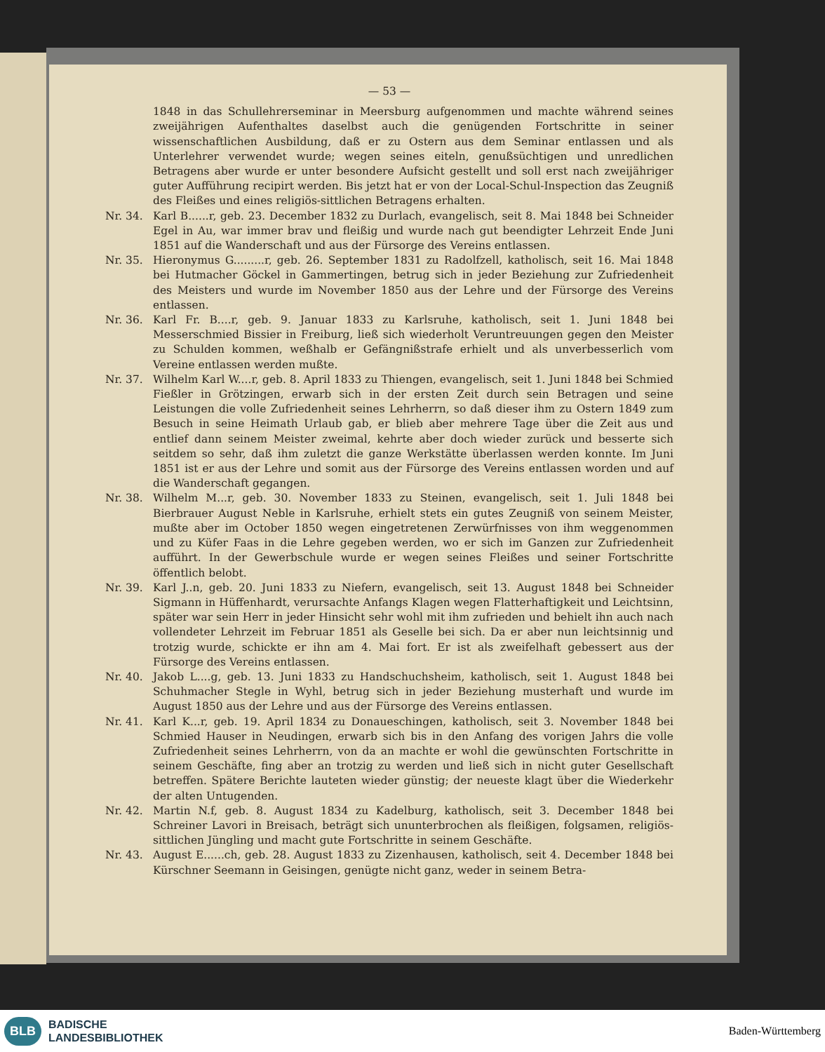— 53 —
1848 in das Schullehrerseminar in Meersburg aufgenommen und machte während seines zweijährigen Aufenthaltes daselbst auch die genügenden Fortschritte in seiner wissenschaftlichen Ausbildung, daß er zu Ostern aus dem Seminar entlassen und als Unterlehrer verwendet wurde; wegen seines eiteln, genußsüchtigen und unredlichen Betragens aber wurde er unter besondere Aufsicht gestellt und soll erst nach zweijähriger guter Aufführung recipirt werden. Bis jetzt hat er von der Local-Schul-Inspection das Zeugniß des Fleißes und eines religiös-sittlichen Betragens erhalten.
Nr. 34. Karl B......r, geb. 23. December 1832 zu Durlach, evangelisch, seit 8. Mai 1848 bei Schneider Egel in Au, war immer brav und fleißig und wurde nach gut beendigter Lehrzeit Ende Juni 1851 auf die Wanderschaft und aus der Fürsorge des Vereins entlassen.
Nr. 35. Hieronymus G.........r, geb. 26. September 1831 zu Radolfzell, katholisch, seit 16. Mai 1848 bei Hutmacher Göckel in Gammertingen, betrug sich in jeder Beziehung zur Zufriedenheit des Meisters und wurde im November 1850 aus der Lehre und der Fürsorge des Vereins entlassen.
Nr. 36. Karl Fr. B....r, geb. 9. Januar 1833 zu Karlsruhe, katholisch, seit 1. Juni 1848 bei Messerschmied Bissier in Freiburg, ließ sich wiederholt Veruntreuungen gegen den Meister zu Schulden kommen, weßhalb er Gefängnißstrafe erhielt und als unverbesserlich vom Vereine entlassen werden mußte.
Nr. 37. Wilhelm Karl W....r, geb. 8. April 1833 zu Thiengen, evangelisch, seit 1. Juni 1848 bei Schmied Fießler in Grötzingen, erwarb sich in der ersten Zeit durch sein Betragen und seine Leistungen die volle Zufriedenheit seines Lehrherrn, so daß dieser ihm zu Ostern 1849 zum Besuch in seine Heimath Urlaub gab, er blieb aber mehrere Tage über die Zeit aus und entlief dann seinem Meister zweimal, kehrte aber doch wieder zurück und besserte sich seitdem so sehr, daß ihm zuletzt die ganze Werkstätte überlassen werden konnte. Im Juni 1851 ist er aus der Lehre und somit aus der Fürsorge des Vereins entlassen worden und auf die Wanderschaft gegangen.
Nr. 38. Wilhelm M...r, geb. 30. November 1833 zu Steinen, evangelisch, seit 1. Juli 1848 bei Bierbrauer August Neble in Karlsruhe, erhielt stets ein gutes Zeugniß von seinem Meister, mußte aber im October 1850 wegen eingetretenen Zerwürfnisses von ihm weggenommen und zu Küfer Faas in die Lehre gegeben werden, wo er sich im Ganzen zur Zufriedenheit aufführt. In der Gewerbschule wurde er wegen seines Fleißes und seiner Fortschritte öffentlich belobt.
Nr. 39. Karl J..n, geb. 20. Juni 1833 zu Niefern, evangelisch, seit 13. August 1848 bei Schneider Sigmann in Hüffenhardt, verursachte Anfangs Klagen wegen Flatterhaftigkeit und Leichtsinn, später war sein Herr in jeder Hinsicht sehr wohl mit ihm zufrieden und behielt ihn auch nach vollendeter Lehrzeit im Februar 1851 als Geselle bei sich. Da er aber nun leichtsinnig und trotzig wurde, schickte er ihn am 4. Mai fort. Er ist als zweifelhaft gebessert aus der Fürsorge des Vereins entlassen.
Nr. 40. Jakob L....g, geb. 13. Juni 1833 zu Handschuchsheim, katholisch, seit 1. August 1848 bei Schuhmacher Stegle in Wyhl, betrug sich in jeder Beziehung musterhaft und wurde im August 1850 aus der Lehre und aus der Fürsorge des Vereins entlassen.
Nr. 41. Karl K...r, geb. 19. April 1834 zu Donaueschingen, katholisch, seit 3. November 1848 bei Schmied Hauser in Neudingen, erwarb sich bis in den Anfang des vorigen Jahrs die volle Zufriedenheit seines Lehrherrn, von da an machte er wohl die gewünschten Fortschritte in seinem Geschäfte, fing aber an trotzig zu werden und ließ sich in nicht guter Gesellschaft betreffen. Spätere Berichte lauteten wieder günstig; der neueste klagt über die Wiederkehr der alten Untugenden.
Nr. 42. Martin N.f, geb. 8. August 1834 zu Kadelburg, katholisch, seit 3. December 1848 bei Schreiner Lavori in Breisach, beträgt sich ununterbrochen als fleißigen, folgsamen, religiös-sittlichen Jüngling und macht gute Fortschritte in seinem Geschäfte.
Nr. 43. August E......ch, geb. 28. August 1833 zu Zizenhausen, katholisch, seit 4. December 1848 bei Kürschner Seemann in Geisingen, genügte nicht ganz, weder in seinem Betra-
BLB
BADISCHE
LANDESBIBLIOTHEK
Baden-Württemberg